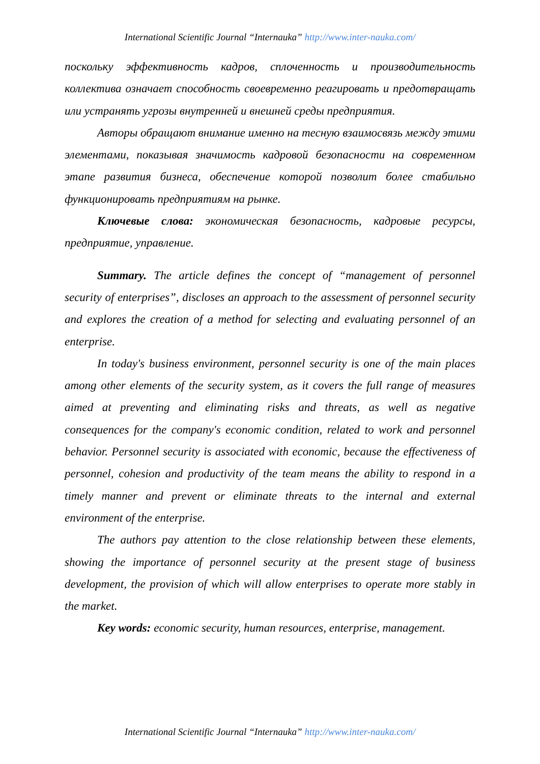International Scientific Journal “Internauka” http://www.inter-nauka.com/
поскольку эффективность кадров, сплоченность и производительность коллектива означает способность своевременно реагировать и предотвращать или устранять угрозы внутренней и внешней среды предприятия.
Авторы обращают внимание именно на тесную взаимосвязь между этими элементами, показывая значимость кадровой безопасности на современном этапе развития бизнеса, обеспечение которой позволит более стабильно функционировать предприятиям на рынке.
Ключевые слова: экономическая безопасность, кадровые ресурсы, предприятие, управление.
Summary. The article defines the concept of “management of personnel security of enterprises”, discloses an approach to the assessment of personnel security and explores the creation of a method for selecting and evaluating personnel of an enterprise.
In today's business environment, personnel security is one of the main places among other elements of the security system, as it covers the full range of measures aimed at preventing and eliminating risks and threats, as well as negative consequences for the company's economic condition, related to work and personnel behavior. Personnel security is associated with economic, because the effectiveness of personnel, cohesion and productivity of the team means the ability to respond in a timely manner and prevent or eliminate threats to the internal and external environment of the enterprise.
The authors pay attention to the close relationship between these elements, showing the importance of personnel security at the present stage of business development, the provision of which will allow enterprises to operate more stably in the market.
Key words: economic security, human resources, enterprise, management.
International Scientific Journal “Internauka” http://www.inter-nauka.com/